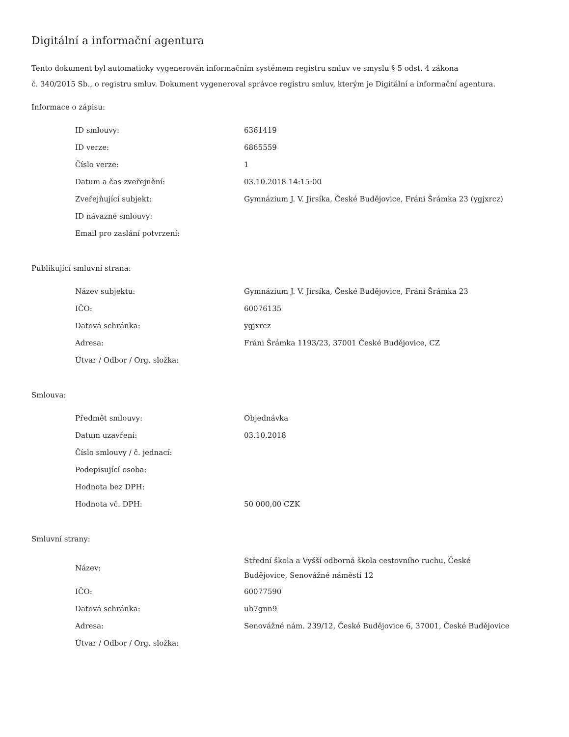Digitální a informační agentura
Tento dokument byl automaticky vygenerován informačním systémem registru smluv ve smyslu § 5 odst. 4 zákona
č. 340/2015 Sb., o registru smluv. Dokument vygeneroval správce registru smluv, kterým je Digitální a informační agentura.
Informace o zápisu:
| ID smlouvy: | 6361419 |
| ID verze: | 6865559 |
| Číslo verze: | 1 |
| Datum a čas zveřejnění: | 03.10.2018 14:15:00 |
| Zveřejňující subjekt: | Gymnázium J. V. Jirsíka, České Budějovice, Fráni Šrámka 23 (ygjxrcz) |
| ID návazné smlouvy: | |
| Email pro zaslání potvrzení: | |
Publikující smluvní strana:
| Název subjektu: | Gymnázium J. V. Jirsíka, České Budějovice, Fráni Šrámka 23 |
| IČO: | 60076135 |
| Datová schránka: | ygjxrcz |
| Adresa: | Fráni Šrámka 1193/23, 37001 České Budějovice, CZ |
| Útvar / Odbor / Org. složka: | |
Smlouva:
| Předmět smlouvy: | Objednávka |
| Datum uzavření: | 03.10.2018 |
| Číslo smlouvy / č. jednací: | |
| Podepisující osoba: | |
| Hodnota bez DPH: | |
| Hodnota vč. DPH: | 50 000,00 CZK |
Smluvní strany:
| Název: | Střední škola a Vyšší odborná škola cestovního ruchu, České Budějovice, Senovážné náměstí 12 |
| IČO: | 60077590 |
| Datová schránka: | ub7gnn9 |
| Adresa: | Senovážné nám. 239/12, České Budějovice 6, 37001, České Budějovice |
| Útvar / Odbor / Org. složka: | |